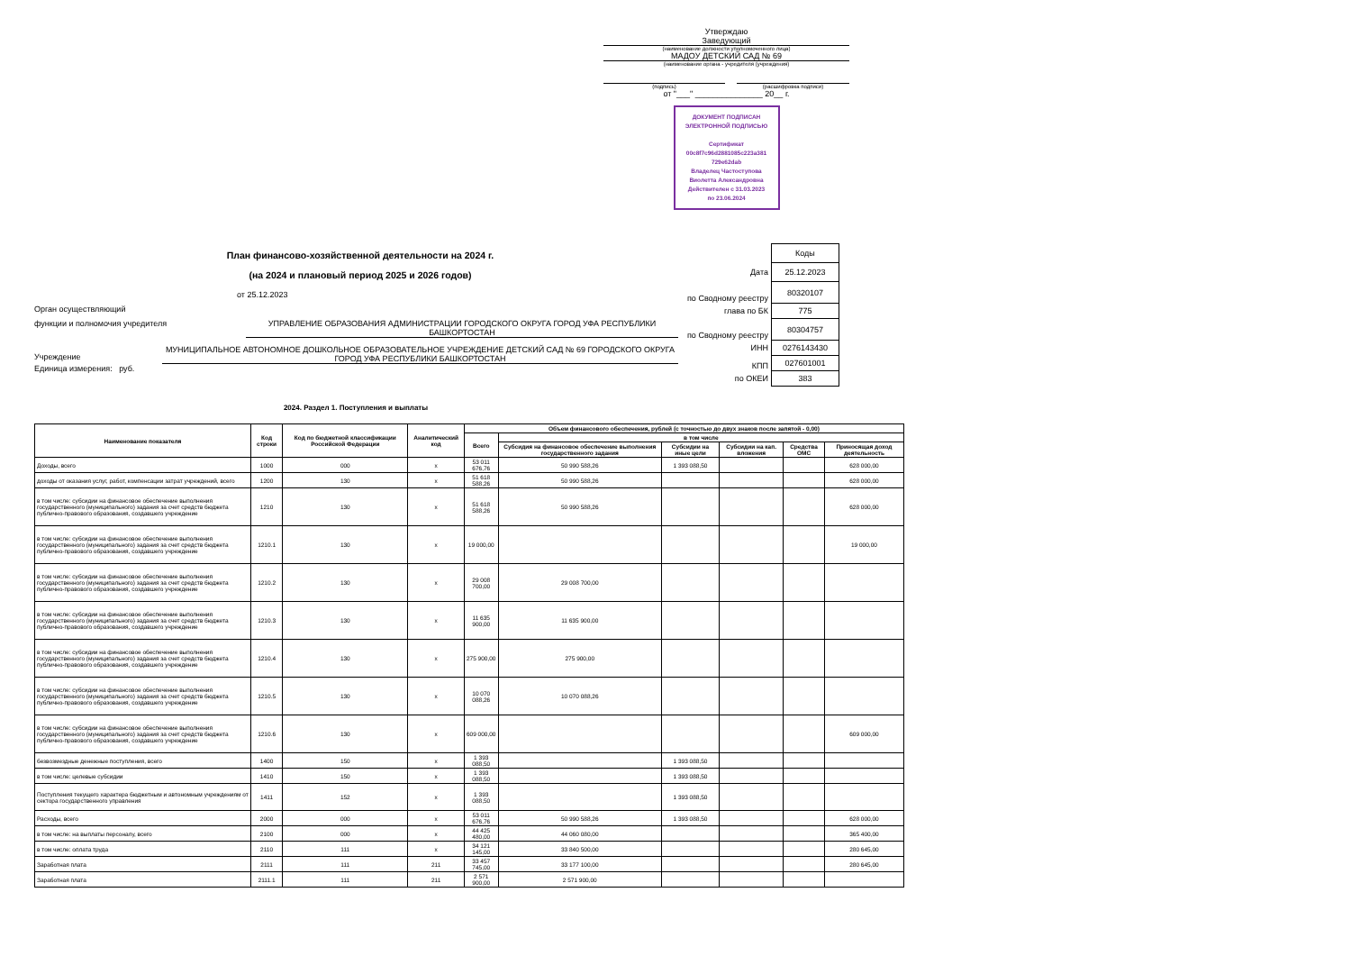Утверждаю
Заведующий
(наименование должности уполномоченного лица)
МАДОУ ДЕТСКИЙ САД № 69
(наименование органа - учредителя (учреждения)
(подпись) (расшифровка подписи)
от "___" _______________ 20__ г.
ДОКУМЕНТ ПОДПИСАН
ЭЛЕКТРОННОЙ ПОДПИСЬЮ
Сертификат
00c8f7c96d2881085c223a381
729e62dab
Владелец Частоступова
Виолетта Александровна
Действителен с 31.03.2023
по 23.06.2024
План финансово-хозяйственной деятельности на 2024 г.
(на 2024 и плановый период 2025 и 2026 годов)
от 25.12.2023
Орган осуществляющий
функции и полномочия учредителя УПРАВЛЕНИЕ ОБРАЗОВАНИЯ АДМИНИСТРАЦИИ ГОРОДСКОГО ОКРУГА ГОРОД УФА РЕСПУБЛИКИ БАШКОРТОСТАН
Учреждение МУНИЦИПАЛЬНОЕ АВТОНОМНОЕ ДОШКОЛЬНОЕ ОБРАЗОВАТЕЛЬНОЕ УЧРЕЖДЕНИЕ ДЕТСКИЙ САД № 69 ГОРОДСКОГО ОКРУГА ГОРОД УФА РЕСПУБЛИКИ БАШКОРТОСТАН
Единица измерения: руб.
| | Коды |
| Дата | 25.12.2023 |
| по Сводному реестру | 80320107 |
| глава по БК | 775 |
| по Сводному реестру | 80304757 |
| ИНН | 0276143430 |
| КПП | 027601001 |
| по ОКЕИ | 383 |
2024. Раздел 1. Поступления и выплаты
| Наименование показателя | Код строки | Код по бюджетной классификации Российской Федерации | Аналитический код | Объем финансового обеспечения, рублей (с точностью до двух знаков после запятой - 0,00) | | | | | |
| --- | --- | --- | --- | --- | --- | --- | --- | --- | --- |
| | | | | Всего | в том числе | | | | |
| | | | | | Субсидия на финансовое обеспечение выполнения государственного задания | Субсидии на иные цели | Субсидии на кап. вложения | Средства ОМС | Приносящая доход деятельность |
| Доходы, всего | 1000 | 000 | x | 53 011 676,76 | 50 990 588,26 | 1 393 088,50 | | | 628 000,00 |
| доходы от оказания услуг, работ, компенсации затрат учреждений, всего | 1200 | 130 | x | 51 618 588,26 | 50 990 588,26 | | | | 628 000,00 |
| в том числе: субсидии на финансовое обеспечение выполнения государственного (муниципального) задания за счет средств бюджета публично-правового образования, создавшего учреждение | 1210 | 130 | x | 51 618 588,26 | 50 990 588,26 | | | | 628 000,00 |
| в том числе: субсидии на финансовое обеспечение выполнения государственного (муниципального) задания за счет средств бюджета публично-правового образования, создавшего учреждение | 1210.1 | 130 | x | 19 000,00 | | | | | 19 000,00 |
| в том числе: субсидии на финансовое обеспечение выполнения государственного (муниципального) задания за счет средств бюджета публично-правового образования, создавшего учреждение | 1210.2 | 130 | x | 29 008 700,00 | 29 008 700,00 | | | | |
| в том числе: субсидии на финансовое обеспечение выполнения государственного (муниципального) задания за счет средств бюджета публично-правового образования, создавшего учреждение | 1210.3 | 130 | x | 11 635 900,00 | 11 635 900,00 | | | | |
| в том числе: субсидии на финансовое обеспечение выполнения государственного (муниципального) задания за счет средств бюджета публично-правового образования, создавшего учреждение | 1210.4 | 130 | x | 275 900,00 | 275 900,00 | | | | |
| в том числе: субсидии на финансовое обеспечение выполнения государственного (муниципального) задания за счет средств бюджета публично-правового образования, создавшего учреждение | 1210.5 | 130 | x | 10 070 088,26 | 10 070 088,26 | | | | |
| в том числе: субсидии на финансовое обеспечение выполнения государственного (муниципального) задания за счет средств бюджета публично-правового образования, создавшего учреждение | 1210.6 | 130 | x | 609 000,00 | | | | | 609 000,00 |
| безвозмездные денежные поступления, всего | 1400 | 150 | x | 1 393 088,50 | | 1 393 088,50 | | | |
| в том числе: целевые субсидии | 1410 | 150 | x | 1 393 088,50 | | 1 393 088,50 | | | |
| Поступления текущего характера бюджетным и автономным учреждениям от сектора государственного управления | 1411 | 152 | x | 1 393 088,50 | | 1 393 088,50 | | | |
| Расходы, всего | 2000 | 000 | x | 53 011 676,76 | 50 990 588,26 | 1 393 088,50 | | | 628 000,00 |
| в том числе: на выплаты персоналу, всего | 2100 | 000 | x | 44 425 480,00 | 44 060 080,00 | | | | 365 400,00 |
| в том числе: оплата труда | 2110 | 111 | x | 34 121 145,00 | 33 840 500,00 | | | | 280 645,00 |
| Заработная плата | 2111 | 111 | 211 | 33 457 745,00 | 33 177 100,00 | | | | 280 645,00 |
| Заработная плата | 2111.1 | 111 | 211 | 2 571 900,00 | 2 571 900,00 | | | | |